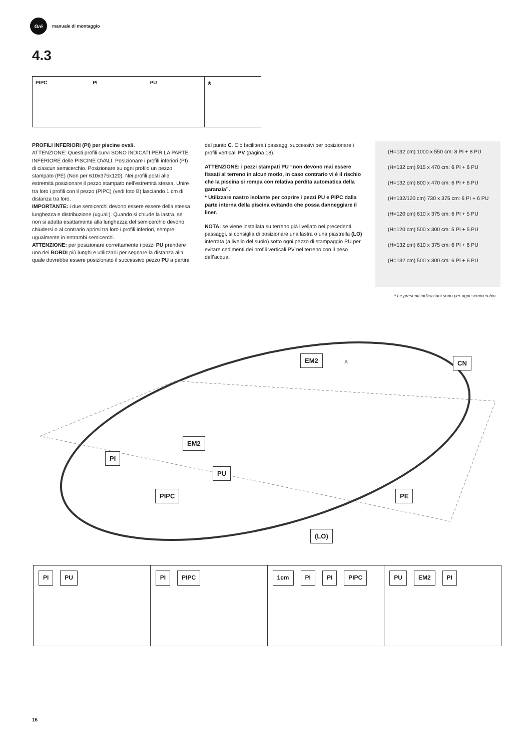Gré
manuale di montaggio
4.3
PIPC PI PU
*
PROFILI INFERIORI (PI) per piscine ovali.
ATTENZIONE: Questi profili curvi SONO INDICATI PER LA PARTE INFERIORE delle PISCINE OVALI. Posizionare i profili inferiori (PI) di ciascun semicerchio. Posizionare su ogni profilo un pezzo stampato (PE) (Non per 610x375x120). Nei profili posti alle estremità posizionare il pezzo stampato nell’estremità stessa. Unire tra loro i profili con il pezzo (PIPC) (vedi foto B) lasciando 1 cm di distanza tra loro.
IMPORTANTE: i due semicerchi devono essere essere della stessa lunghezza e distribuzione (uguali). Quando si chiude la lastra, se non si adatta esattamente alla lunghezza del semicerchio devono chiudersi o al contrario aprirsi tra loro i profili inferiori, sempre ugualmente in entrambi semicerchi.
ATTENZIONE: per posizionare correttamente i pezzi PU prendere uno dei BORDI più lunghi e utilizzarli per segnare la distanza alla quale dovrebbe essere posizionato il successivo pezzo PU a partire dal punto C. Ciò faciliterà i passaggi successivi per posizionare i profili verticali PV (pagina 18).
ATTENZIONE: i pezzi stampati PU “non devono mai essere fissati al terreno in alcun modo, in caso contrario vi è il rischio che la piscina si rompa con relativa perdita automatica della garanzia”.
* Utilizzare nastro isolante per coprire i pezzi PU e PIPC dalla parte interna della piscina evitando che possa danneggiare il liner.
NOTA: se viene installata su terreno già livellato nei precedenti passaggi, si consiglia di posizionare una lastra o una piastrella (LO) interrata (a livello del suolo) sotto ogni pezzo di stampaggio PU per evitare cedimenti dei profili verticali PV nel terreno con il peso dell’acqua.
(H=132 cm) 1000 x 550 cm: 8 PI + 8 PU
(H=132 cm) 915 x 470 cm: 6 PI + 6 PU
(H=132 cm) 800 x 470 cm: 6 PI + 6 PU
(H=132/120 cm) 730 x 375 cm: 6 PI + 6 PU
(H=120 cm) 610 x 375 cm: 6 PI + 5 PU
(H=120 cm) 500 x 300 cm: 5 PI + 5 PU
(H=132 cm) 610 x 375 cm: 6 PI + 6 PU
(H=132 cm) 500 x 300 cm: 6 PI + 6 PU
* Le presenti indicazioni sono per ogni semicerchio
A EM2 CN
PI
EM2
PU
PIPC PE
(LO)
PI PU PI PIPC 1cm PI PI PIPC PU EM2 PI
16